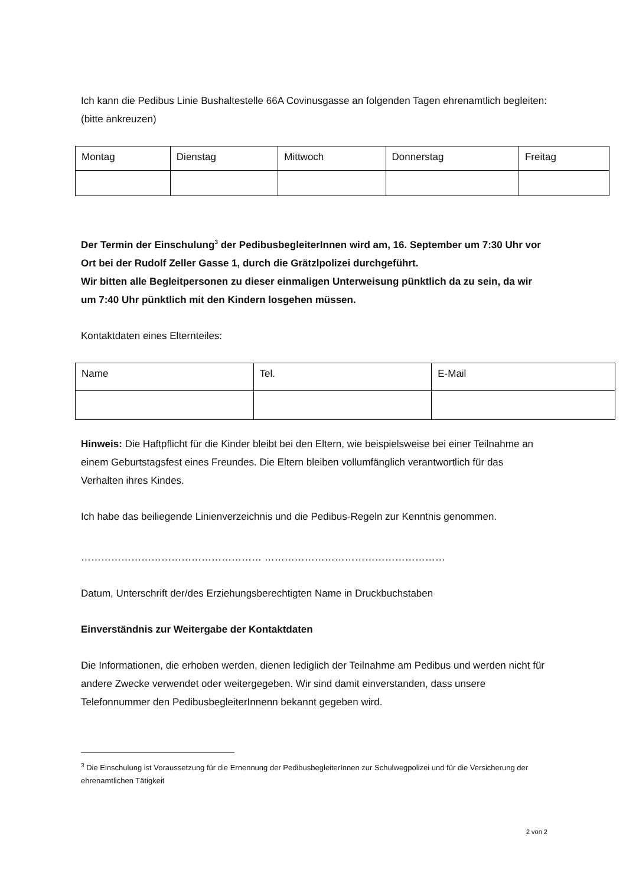Ich kann die Pedibus Linie Bushaltestelle 66A Covinusgasse an folgenden Tagen ehrenamtlich begleiten: (bitte ankreuzen)
| Montag | Dienstag | Mittwoch | Donnerstag | Freitag |
Der Termin der Einschulung<sup>3</sup> der PedibusbegleiterInnen wird am, 16. September um 7:30 Uhr vor Ort bei der Rudolf Zeller Gasse 1, durch die Grätzlpolizei durchgeführt.
Wir bitten alle Begleitpersonen zu dieser einmaligen Unterweisung pünktlich da zu sein, da wir um 7:40 Uhr pünktlich mit den Kindern losgehen müssen.
Kontaktdaten eines Elternteiles:
| Name | Tel. | E-Mail |
Hinweis: Die Haftpflicht für die Kinder bleibt bei den Eltern, wie beispielsweise bei einer Teilnahme an einem Geburtstagsfest eines Freundes. Die Eltern bleiben vollumfänglich verantwortlich für das Verhalten ihres Kindes.
Ich habe das beiliegende Linienverzeichnis und die Pedibus-Regeln zur Kenntnis genommen.
……………………………………………… ………………………………………………
Datum, Unterschrift der/des Erziehungsberechtigten Name in Druckbuchstaben
Einverständnis zur Weitergabe der Kontaktdaten
Die Informationen, die erhoben werden, dienen lediglich der Teilnahme am Pedibus und werden nicht für andere Zwecke verwendet oder weitergegeben. Wir sind damit einverstanden, dass unsere Telefonnummer den PedibusbegleiterInnenn bekannt gegeben wird.
<sup>3</sup> Die Einschulung ist Voraussetzung für die Ernennung der PedibusbegleiterInnen zur Schulwegpolizei und für die Versicherung der ehrenamtlichen Tätigkeit
2 von 2